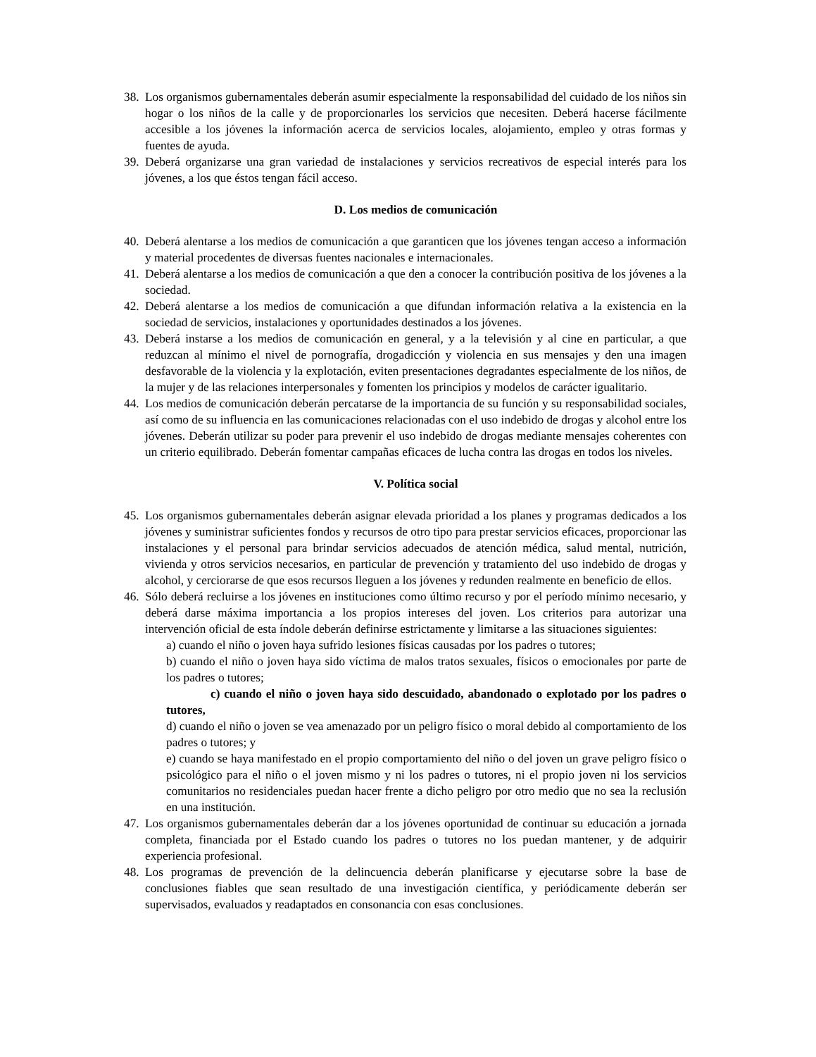38. Los organismos gubernamentales deberán asumir especialmente la responsabilidad del cuidado de los niños sin hogar o los niños de la calle y de proporcionarles los servicios que necesiten. Deberá hacerse fácilmente accesible a los jóvenes la información acerca de servicios locales, alojamiento, empleo y otras formas y fuentes de ayuda.
39. Deberá organizarse una gran variedad de instalaciones y servicios recreativos de especial interés para los jóvenes, a los que éstos tengan fácil acceso.
D. Los medios de comunicación
40. Deberá alentarse a los medios de comunicación a que garanticen que los jóvenes tengan acceso a información y material procedentes de diversas fuentes nacionales e internacionales.
41. Deberá alentarse a los medios de comunicación a que den a conocer la contribución positiva de los jóvenes a la sociedad.
42. Deberá alentarse a los medios de comunicación a que difundan información relativa a la existencia en la sociedad de servicios, instalaciones y oportunidades destinados a los jóvenes.
43. Deberá instarse a los medios de comunicación en general, y a la televisión y al cine en particular, a que reduzcan al mínimo el nivel de pornografía, drogadicción y violencia en sus mensajes y den una imagen desfavorable de la violencia y la explotación, eviten presentaciones degradantes especialmente de los niños, de la mujer y de las relaciones interpersonales y fomenten los principios y modelos de carácter igualitario.
44. Los medios de comunicación deberán percatarse de la importancia de su función y su responsabilidad sociales, así como de su influencia en las comunicaciones relacionadas con el uso indebido de drogas y alcohol entre los jóvenes. Deberán utilizar su poder para prevenir el uso indebido de drogas mediante mensajes coherentes con un criterio equilibrado. Deberán fomentar campañas eficaces de lucha contra las drogas en todos los niveles.
V. Política social
45. Los organismos gubernamentales deberán asignar elevada prioridad a los planes y programas dedicados a los jóvenes y suministrar suficientes fondos y recursos de otro tipo para prestar servicios eficaces, proporcionar las instalaciones y el personal para brindar servicios adecuados de atención médica, salud mental, nutrición, vivienda y otros servicios necesarios, en particular de prevención y tratamiento del uso indebido de drogas y alcohol, y cerciorarse de que esos recursos lleguen a los jóvenes y redunden realmente en beneficio de ellos.
46. Sólo deberá recluirse a los jóvenes en instituciones como último recurso y por el período mínimo necesario, y deberá darse máxima importancia a los propios intereses del joven. Los criterios para autorizar una intervención oficial de esta índole deberán definirse estrictamente y limitarse a las situaciones siguientes:
a) cuando el niño o joven haya sufrido lesiones físicas causadas por los padres o tutores;
b) cuando el niño o joven haya sido víctima de malos tratos sexuales, físicos o emocionales por parte de los padres o tutores;
c) cuando el niño o joven haya sido descuidado, abandonado o explotado por los padres o tutores,
d) cuando el niño o joven se vea amenazado por un peligro físico o moral debido al comportamiento de los padres o tutores; y
e) cuando se haya manifestado en el propio comportamiento del niño o del joven un grave peligro físico o psicológico para el niño o el joven mismo y ni los padres o tutores, ni el propio joven ni los servicios comunitarios no residenciales puedan hacer frente a dicho peligro por otro medio que no sea la reclusión en una institución.
47. Los organismos gubernamentales deberán dar a los jóvenes oportunidad de continuar su educación a jornada completa, financiada por el Estado cuando los padres o tutores no los puedan mantener, y de adquirir experiencia profesional.
48. Los programas de prevención de la delincuencia deberán planificarse y ejecutarse sobre la base de conclusiones fiables que sean resultado de una investigación científica, y periódicamente deberán ser supervisados, evaluados y readaptados en consonancia con esas conclusiones.